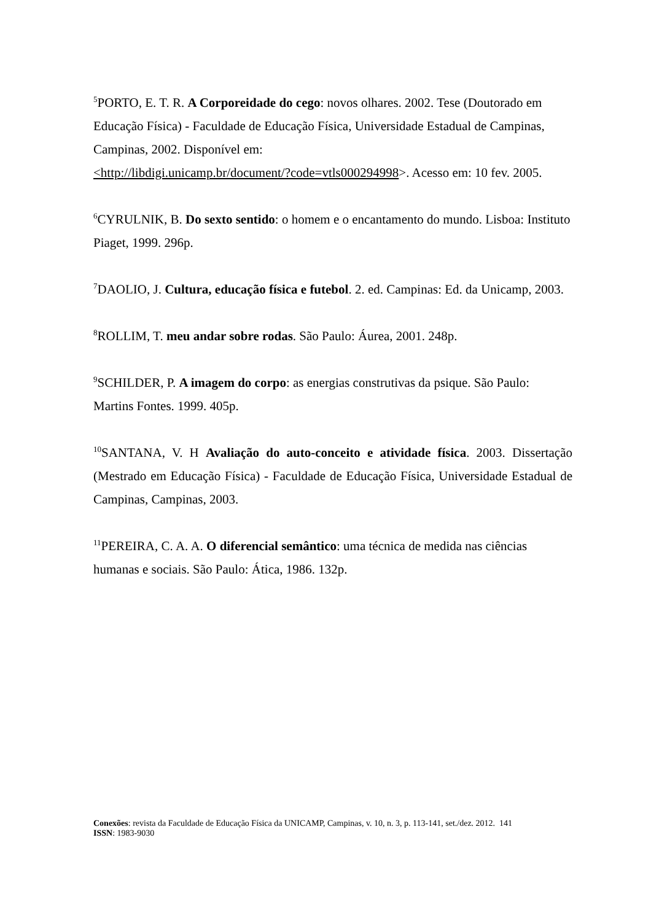<sup>5</sup> PORTO, E. T. R. A Corporeidade do cego: novos olhares. 2002. Tese (Doutorado em Educação Física) - Faculdade de Educação Física, Universidade Estadual de Campinas, Campinas, 2002. Disponível em:
<http://libdigi.unicamp.br/document/?code=vtls000294998>. Acesso em: 10 fev. 2005.
<sup>6</sup>CYRULNIK, B. Do sexto sentido: o homem e o encantamento do mundo. Lisboa: Instituto Piaget, 1999. 296p.
<sup>7</sup> DAOLIO, J. Cultura, educação física e futebol. 2. ed. Campinas: Ed. da Unicamp, 2003.
<sup>8</sup> ROLLIM, T. meu andar sobre rodas. São Paulo: Áurea, 2001. 248p.
<sup>9</sup> SCHILDER, P. A imagem do corpo: as energias construtivas da psique. São Paulo: Martins Fontes. 1999. 405p.
<sup>10</sup> SANTANA, V. H Avaliação do auto-conceito e atividade física. 2003. Dissertação (Mestrado em Educação Física) - Faculdade de Educação Física, Universidade Estadual de Campinas, Campinas, 2003.
<sup>11</sup> PEREIRA, C. A. A. O diferencial semântico: uma técnica de medida nas ciências humanas e sociais. São Paulo: Ática, 1986. 132p.
Conexões: revista da Faculdade de Educação Física da UNICAMP, Campinas, v. 10, n. 3, p. 113-141, set./dez. 2012. 141
ISSN: 1983-9030